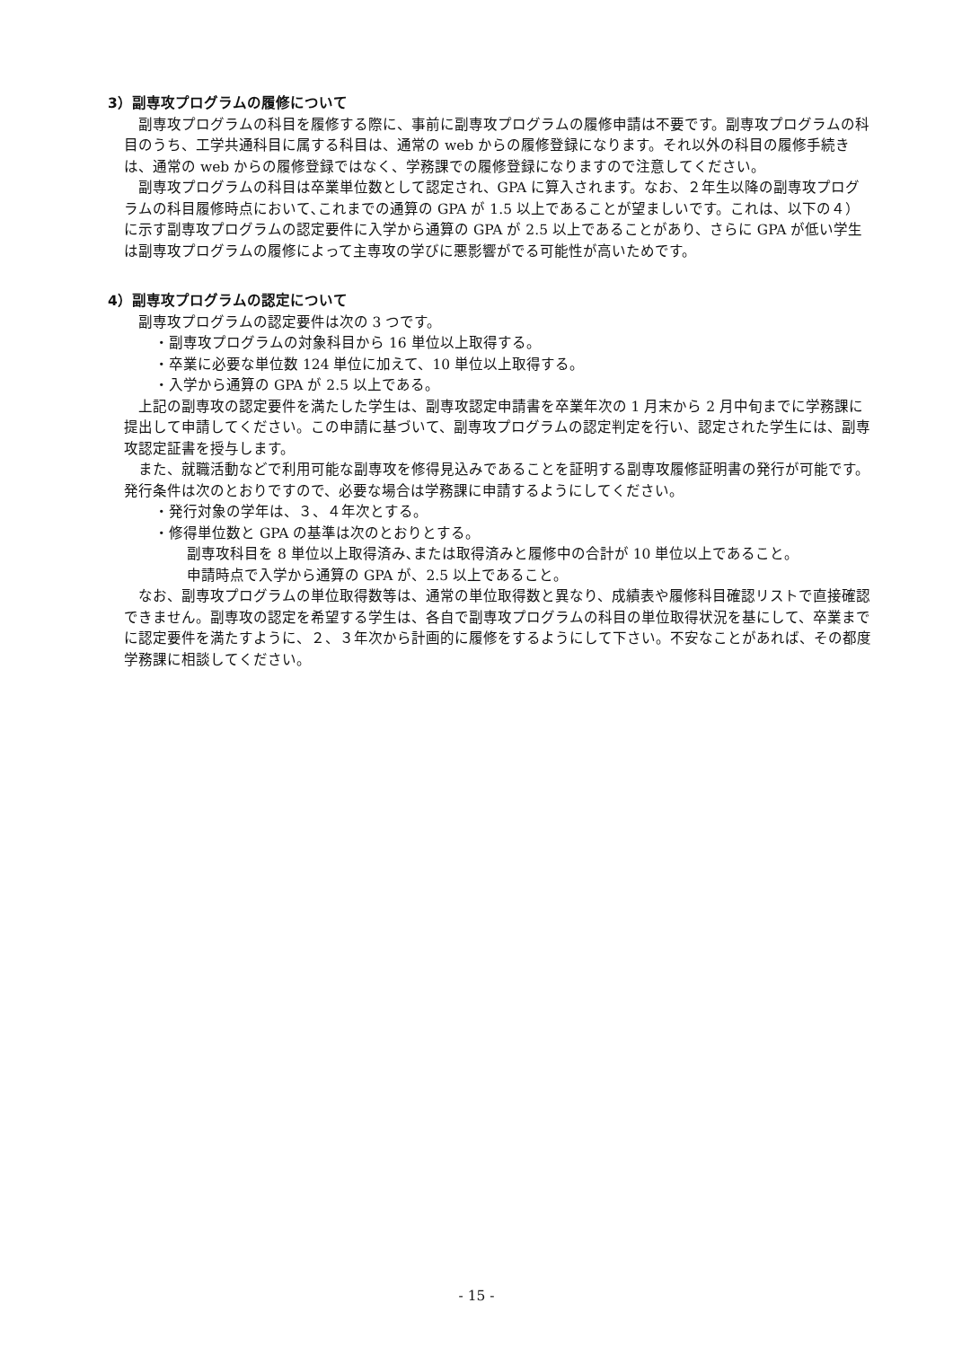3）副専攻プログラムの履修について
副専攻プログラムの科目を履修する際に、事前に副専攻プログラムの履修申請は不要です。副専攻プログラムの科目のうち、工学共通科目に属する科目は、通常の web からの履修登録になります。それ以外の科目の履修手続きは、通常の web からの履修登録ではなく、学務課での履修登録になりますので注意してください。
副専攻プログラムの科目は卒業単位数として認定され、GPA に算入されます。なお、２年生以降の副専攻プログラムの科目履修時点において､これまでの通算の GPA が 1.5 以上であることが望ましいです。これは、以下の４）に示す副専攻プログラムの認定要件に入学から通算の GPA が 2.5 以上であることがあり、さらに GPA が低い学生は副専攻プログラムの履修によって主専攻の学びに悪影響がでる可能性が高いためです。
4）副専攻プログラムの認定について
副専攻プログラムの認定要件は次の 3 つです。
・副専攻プログラムの対象科目から 16 単位以上取得する。
・卒業に必要な単位数 124 単位に加えて、10 単位以上取得する。
・入学から通算の GPA が 2.5 以上である。
上記の副専攻の認定要件を満たした学生は、副専攻認定申請書を卒業年次の 1 月末から 2 月中旬までに学務課に提出して申請してください。この申請に基づいて、副専攻プログラムの認定判定を行い、認定された学生には、副専攻認定証書を授与します。
また、就職活動などで利用可能な副専攻を修得見込みであることを証明する副専攻履修証明書の発行が可能です。発行条件は次のとおりですので、必要な場合は学務課に申請するようにしてください。
・発行対象の学年は、３、４年次とする。
・修得単位数と GPA の基準は次のとおりとする。
副専攻科目を 8 単位以上取得済み､または取得済みと履修中の合計が 10 単位以上であること。
申請時点で入学から通算の GPA が、2.5 以上であること。
なお、副専攻プログラムの単位取得数等は、通常の単位取得数と異なり、成績表や履修科目確認リストで直接確認できません。副専攻の認定を希望する学生は、各自で副専攻プログラムの科目の単位取得状況を基にして、卒業までに認定要件を満たすように、２、３年次から計画的に履修をするようにして下さい。不安なことがあれば、その都度学務課に相談してください。
- 15 -